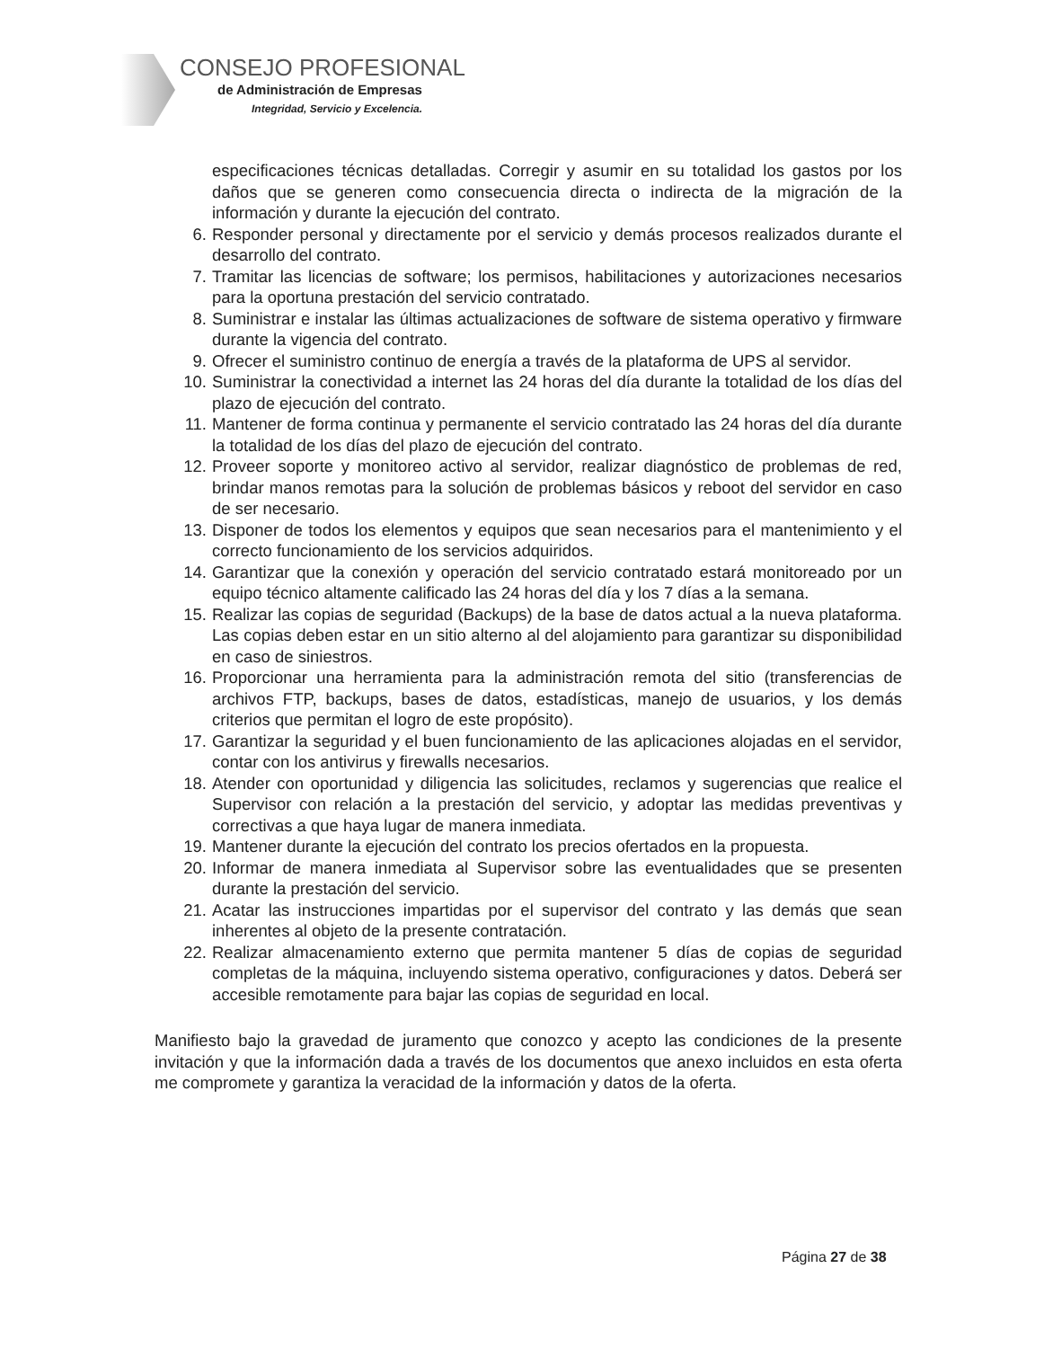CONSEJO PROFESIONAL
de Administración de Empresas
Integridad, Servicio y Excelencia.
especificaciones técnicas detalladas. Corregir y asumir en su totalidad los gastos por los daños que se generen como consecuencia directa o indirecta de la migración de la información y durante la ejecución del contrato.
6. Responder personal y directamente por el servicio y demás procesos realizados durante el desarrollo del contrato.
7. Tramitar las licencias de software; los permisos, habilitaciones y autorizaciones necesarios para la oportuna prestación del servicio contratado.
8. Suministrar e instalar las últimas actualizaciones de software de sistema operativo y firmware durante la vigencia del contrato.
9. Ofrecer el suministro continuo de energía a través de la plataforma de UPS al servidor.
10. Suministrar la conectividad a internet las 24 horas del día durante la totalidad de los días del plazo de ejecución del contrato.
11. Mantener de forma continua y permanente el servicio contratado las 24 horas del día durante la totalidad de los días del plazo de ejecución del contrato.
12. Proveer soporte y monitoreo activo al servidor, realizar diagnóstico de problemas de red, brindar manos remotas para la solución de problemas básicos y reboot del servidor en caso de ser necesario.
13. Disponer de todos los elementos y equipos que sean necesarios para el mantenimiento y el correcto funcionamiento de los servicios adquiridos.
14. Garantizar que la conexión y operación del servicio contratado estará monitoreado por un equipo técnico altamente calificado las 24 horas del día y los 7 días a la semana.
15. Realizar las copias de seguridad (Backups) de la base de datos actual a la nueva plataforma. Las copias deben estar en un sitio alterno al del alojamiento para garantizar su disponibilidad en caso de siniestros.
16. Proporcionar una herramienta para la administración remota del sitio (transferencias de archivos FTP, backups, bases de datos, estadísticas, manejo de usuarios, y los demás criterios que permitan el logro de este propósito).
17. Garantizar la seguridad y el buen funcionamiento de las aplicaciones alojadas en el servidor, contar con los antivirus y firewalls necesarios.
18. Atender con oportunidad y diligencia las solicitudes, reclamos y sugerencias que realice el Supervisor con relación a la prestación del servicio, y adoptar las medidas preventivas y correctivas a que haya lugar de manera inmediata.
19. Mantener durante la ejecución del contrato los precios ofertados en la propuesta.
20. Informar de manera inmediata al Supervisor sobre las eventualidades que se presenten durante la prestación del servicio.
21. Acatar las instrucciones impartidas por el supervisor del contrato y las demás que sean inherentes al objeto de la presente contratación.
22. Realizar almacenamiento externo que permita mantener 5 días de copias de seguridad completas de la máquina, incluyendo sistema operativo, configuraciones y datos. Deberá ser accesible remotamente para bajar las copias de seguridad en local.
Manifiesto bajo la gravedad de juramento que conozco y acepto las condiciones de la presente invitación y que la información dada a través de los documentos que anexo incluidos en esta oferta me compromete y garantiza la veracidad de la información y datos de la oferta.
Página 27 de 38